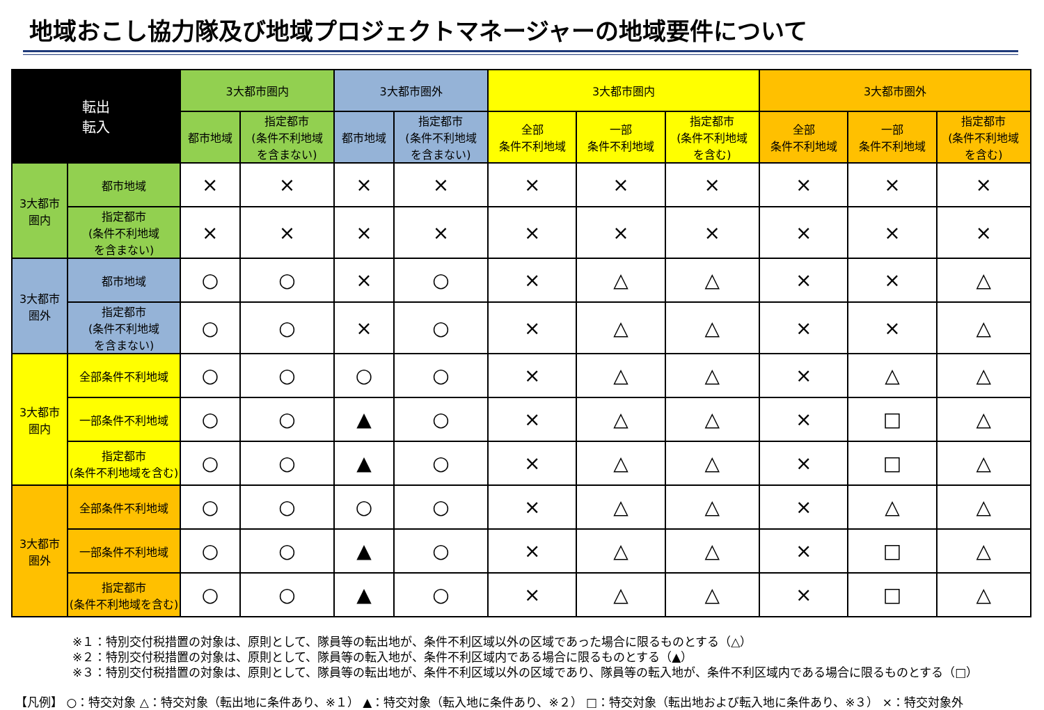地域おこし協力隊及び地域プロジェクトマネージャーの地域要件について
| 転出 転入 | | 3大都市圏内 | | 3大都市圏外 | | 3大都市圏内 | | | 3大都市圏外 | | |
| --- | --- | --- | --- | --- | --- | --- | --- | --- | --- | --- | --- |
| | | 都市地域 | 指定都市 (条件不利地域 を含まない) | 都市地域 | 指定都市 (条件不利地域 を含まない) | 全部 条件不利地域 | 一部 条件不利地域 | 指定都市 (条件不利地域 を含む) | 全部 条件不利地域 | 一部 条件不利地域 | 指定都市 (条件不利地域 を含む) |
| 3大都市 圏内 | 都市地域 | × | × | × | × | × | × | × | × | × | × |
| | 指定都市 (条件不利地域 を含まない) | × | × | × | × | × | × | × | × | × | × |
| 3大都市 圏外 | 都市地域 | ○ | ○ | × | ○ | × | △ | △ | × | × | △ |
| | 指定都市 (条件不利地域 を含まない) | ○ | ○ | × | ○ | × | △ | △ | × | × | △ |
| 3大都市 圏内 | 全部条件不利地域 | ○ | ○ | ○ | ○ | × | △ | △ | × | △ | △ |
| | 一部条件不利地域 | ○ | ○ | ▲ | ○ | × | △ | △ | × | □ | △ |
| | 指定都市 (条件不利地域を含む) | ○ | ○ | ▲ | ○ | × | △ | △ | × | □ | △ |
| 3大都市 圏外 | 全部条件不利地域 | ○ | ○ | ○ | ○ | × | △ | △ | × | △ | △ |
| | 一部条件不利地域 | ○ | ○ | ▲ | ○ | × | △ | △ | × | □ | △ |
| | 指定都市 (条件不利地域を含む) | ○ | ○ | ▲ | ○ | × | △ | △ | × | □ | △ |
※１：特別交付税措置の対象は、原則として、隊員等の転出地が、条件不利区域以外の区域であった場合に限るものとする（△）
※２：特別交付税措置の対象は、原則として、隊員等の転入地が、条件不利区域内である場合に限るものとする（▲）
※３：特別交付税措置の対象は、原則として、隊員等の転出地が、条件不利区域以外の区域であり、隊員等の転入地が、条件不利区域内である場合に限るものとする（□）
【凡例】 ○：特交対象 △：特交対象（転出地に条件あり、※１） ▲：特交対象（転入地に条件あり、※２） □：特交対象（転出地および転入地に条件あり、※３） ×：特交対象外